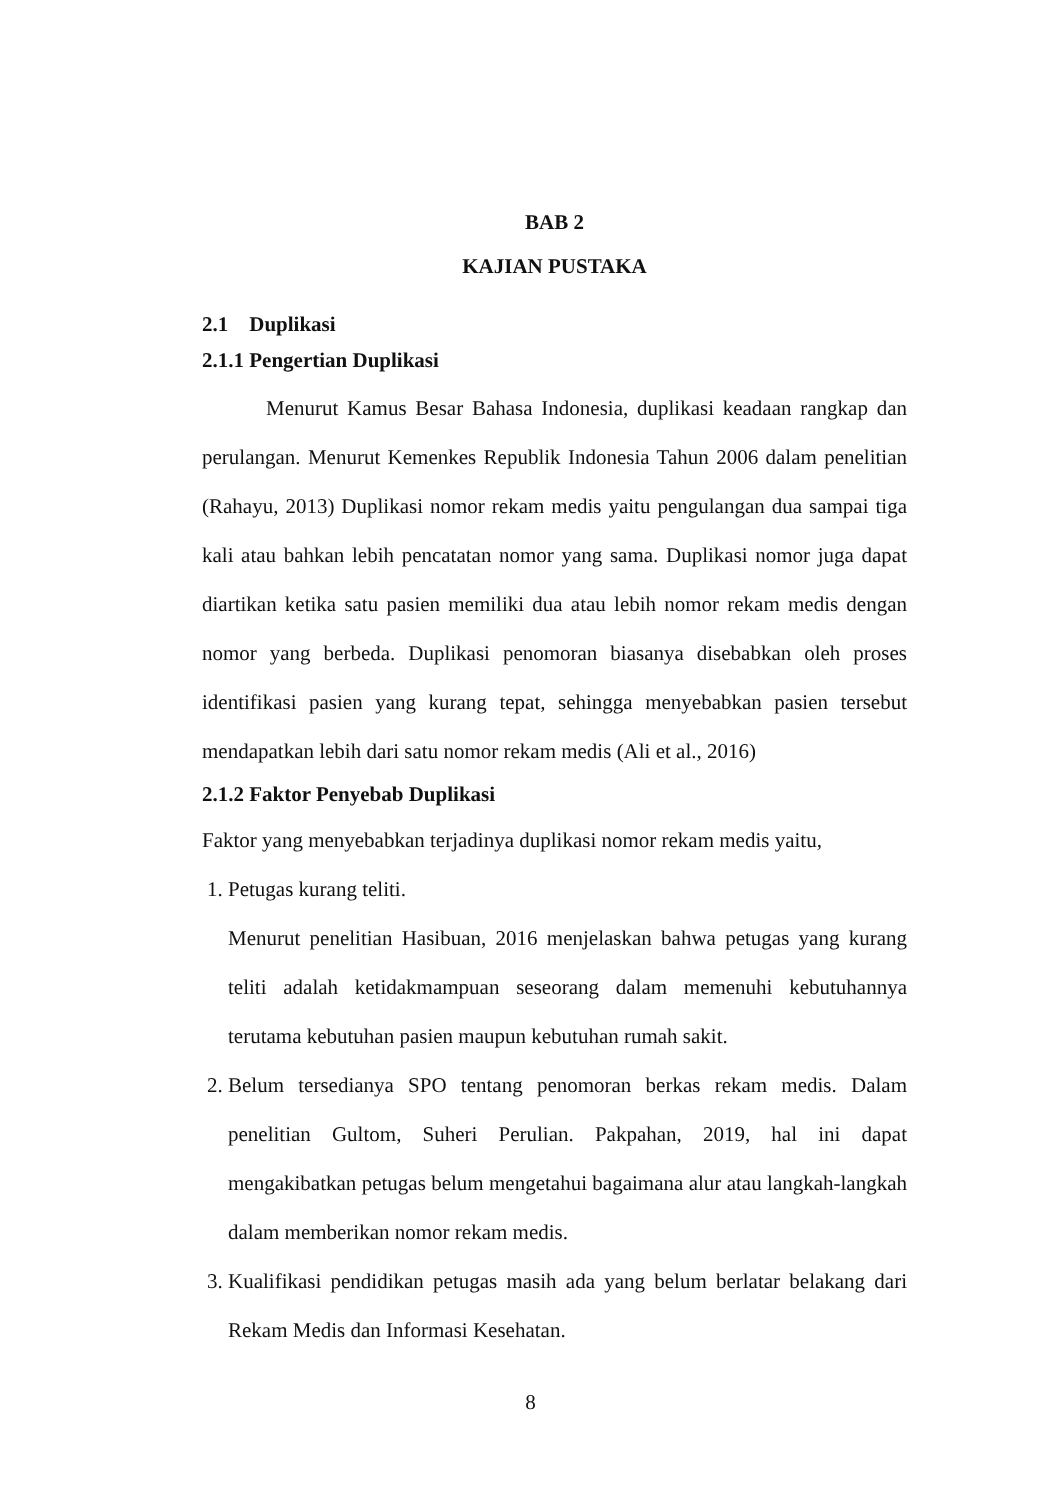BAB 2
KAJIAN PUSTAKA
2.1 Duplikasi
2.1.1 Pengertian Duplikasi
Menurut Kamus Besar Bahasa Indonesia, duplikasi keadaan rangkap dan perulangan. Menurut Kemenkes Republik Indonesia Tahun 2006 dalam penelitian (Rahayu, 2013) Duplikasi nomor rekam medis yaitu pengulangan dua sampai tiga kali atau bahkan lebih pencatatan nomor yang sama. Duplikasi nomor juga dapat diartikan ketika satu pasien memiliki dua atau lebih nomor rekam medis dengan nomor yang berbeda. Duplikasi penomoran biasanya disebabkan oleh proses identifikasi pasien yang kurang tepat, sehingga menyebabkan pasien tersebut mendapatkan lebih dari satu nomor rekam medis (Ali et al., 2016)
2.1.2 Faktor Penyebab Duplikasi
Faktor yang menyebabkan terjadinya duplikasi nomor rekam medis yaitu,
1. Petugas kurang teliti.
Menurut penelitian Hasibuan, 2016 menjelaskan bahwa petugas yang kurang teliti adalah ketidakmampuan seseorang dalam memenuhi kebutuhannya terutama kebutuhan pasien maupun kebutuhan rumah sakit.
2. Belum tersedianya SPO tentang penomoran berkas rekam medis. Dalam penelitian Gultom, Suheri Perulian. Pakpahan, 2019, hal ini dapat mengakibatkan petugas belum mengetahui bagaimana alur atau langkah-langkah dalam memberikan nomor rekam medis.
3. Kualifikasi pendidikan petugas masih ada yang belum berlatar belakang dari Rekam Medis dan Informasi Kesehatan.
8